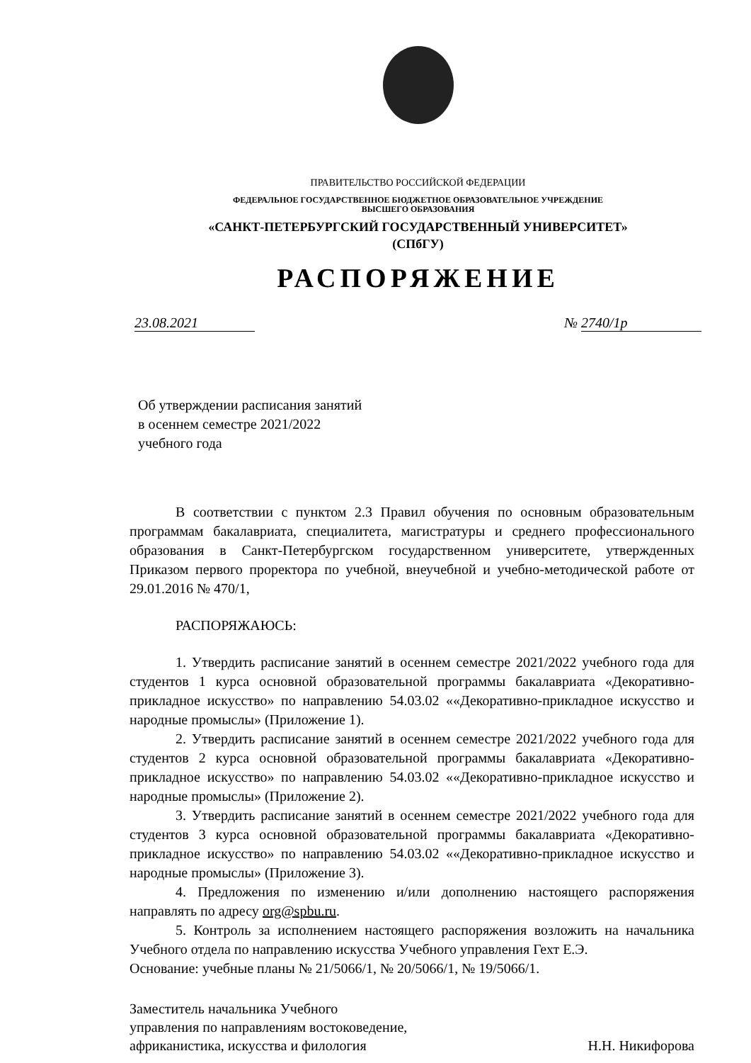ПРАВИТЕЛЬСТВО РОССИЙСКОЙ ФЕДЕРАЦИИ
ФЕДЕРАЛЬНОЕ ГОСУДАРСТВЕННОЕ БЮДЖЕТНОЕ ОБРАЗОВАТЕЛЬНОЕ УЧРЕЖДЕНИЕ
ВЫСШЕГО ОБРАЗОВАНИЯ
«САНКТ-ПЕТЕРБУРГСКИЙ ГОСУДАРСТВЕННЫЙ УНИВЕРСИТЕТ»
(СПбГУ)
РАСПОРЯЖЕНИЕ
23.08.2021 № 2740/1р
Об утверждении расписания занятий
в осеннем семестре 2021/2022
учебного года
В соответствии с пунктом 2.3 Правил обучения по основным образовательным программам бакалавриата, специалитета, магистратуры и среднего профессионального образования в Санкт-Петербургском государственном университете, утвержденных Приказом первого проректора по учебной, внеучебной и учебно-методической работе от 29.01.2016 № 470/1,
РАСПОРЯЖАЮСЬ:
1. Утвердить расписание занятий в осеннем семестре 2021/2022 учебного года для студентов 1 курса основной образовательной программы бакалавриата «Декоративно-прикладное искусство» по направлению 54.03.02 ««Декоративно-прикладное искусство и народные промыслы» (Приложение 1).
2. Утвердить расписание занятий в осеннем семестре 2021/2022 учебного года для студентов 2 курса основной образовательной программы бакалавриата «Декоративно-прикладное искусство» по направлению 54.03.02 ««Декоративно-прикладное искусство и народные промыслы» (Приложение 2).
3. Утвердить расписание занятий в осеннем семестре 2021/2022 учебного года для студентов 3 курса основной образовательной программы бакалавриата «Декоративно-прикладное искусство» по направлению 54.03.02 ««Декоративно-прикладное искусство и народные промыслы» (Приложение 3).
4. Предложения по изменению и/или дополнению настоящего распоряжения направлять по адресу org@spbu.ru.
5. Контроль за исполнением настоящего распоряжения возложить на начальника Учебного отдела по направлению искусства Учебного управления Гехт Е.Э.
Основание: учебные планы № 21/5066/1, № 20/5066/1, № 19/5066/1.
Заместитель начальника Учебного
управления по направлениям востоковедение,
африканистика, искусства и филология
Н.Н. Никифорова